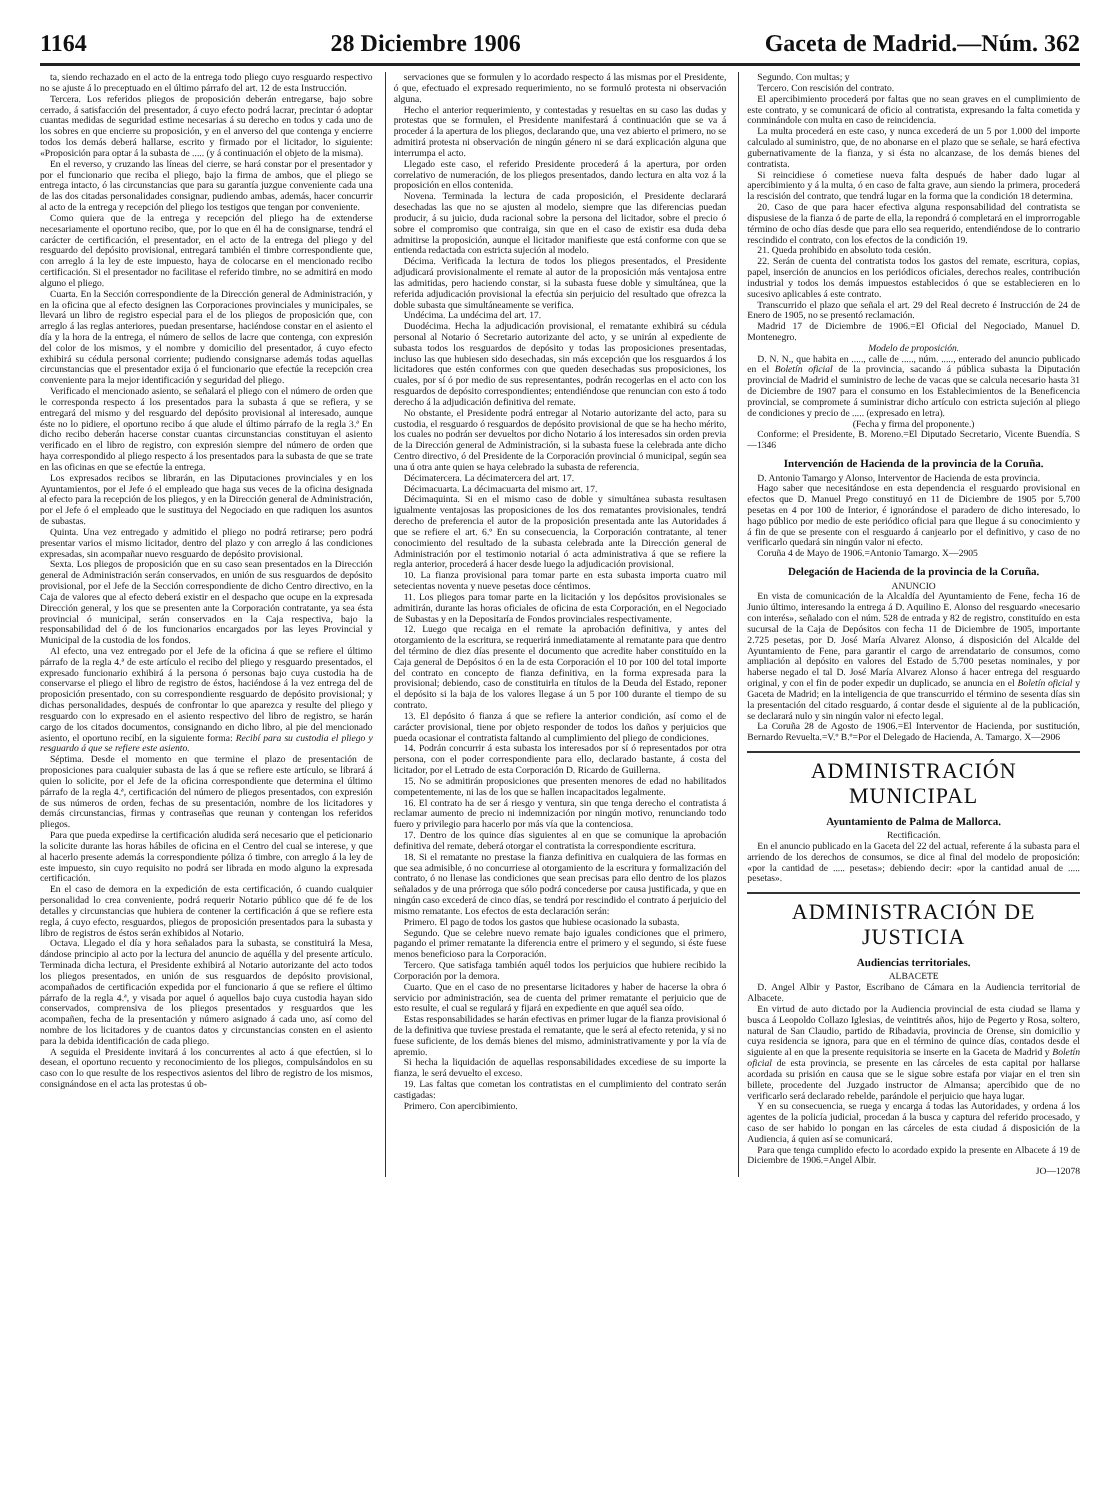1164 28 Diciembre 1906 Gaceta de Madrid.—Núm. 362
ta, siendo rechazado en el acto de la entrega todo pliego cuyo resguardo respectivo no se ajuste á lo preceptuado en el último párrafo del art. 12 de esta Instrucción.
Tercera. Los referidos pliegos de proposición deberán entregarse, bajo sobre cerrado, á satisfacción del presentador, á cuyo efecto podrá lacrar, precintar ó adoptar cuantas medidas de seguridad estime necesarias á su derecho en todos y cada uno de los sobres en que encierre su proposición, y en el anverso del que contenga y encierre todos los demás deberá hallarse, escrito y firmado por el licitador, lo siguiente: «Proposición para optar á la subasta de ..... (y á continuación el objeto de la misma).
En el reverso, y cruzando las líneas del cierre, se hará constar por el presentador y por el funcionario que reciba el pliego, bajo la firma de ambos, que el pliego se entrega intacto, ó las circunstancias que para su garantía juzgue conveniente cada una de las dos citadas personalidades consignar, pudiendo ambas, además, hacer concurrir al acto de la entrega y recepción del pliego los testigos que tengan por conveniente.
Como quiera que de la entrega y recepción del pliego ha de extenderse necesariamente el oportuno recibo, que, por lo que en él ha de consignarse, tendrá el carácter de certificación, el presentador, en el acto de la entrega del pliego y del resguardo del depósito provisional, entregará también el timbre correspondiente que, con arreglo á la ley de este impuesto, haya de colocarse en el mencionado recibo certificación. Si el presentador no facilitase el referido timbre, no se admitirá en modo alguno el pliego.
Cuarta. En la Sección correspondiente de la Dirección general de Administración, y en la oficina que al efecto designen las Corporaciones provinciales y municipales, se llevará un libro de registro especial para el de los pliegos de proposición que, con arreglo á las reglas anteriores, puedan presentarse, haciéndose constar en el asiento el día y la hora de la entrega, el número de sellos de lacre que contenga, con expresión del color de los mismos, y el nombre y domicilio del presentador, á cuyo efecto exhibirá su cédula personal corriente; pudiendo consignarse además todas aquellas circunstancias que el presentador exija ó el funcionario que efectúe la recepción crea conveniente para la mejor identificación y seguridad del pliego.
Verificado el mencionado asiento, se señalará el pliego con el número de orden que le corresponda respecto á los presentados para la subasta á que se refiera, y se entregará del mismo y del resguardo del depósito provisional al interesado, aunque éste no lo pidiere, el oportuno recibo á que alude el último párrafo de la regla 3.ª En dicho recibo deberán hacerse constar cuantas circunstancias constituyan el asiento verificado en el libro de registro, con expresión siempre del número de orden que haya correspondido al pliego respecto á los presentados para la subasta de que se trate en las oficinas en que se efectúe la entrega.
Los expresados recibos se librarán, en las Diputaciones provinciales y en los Ayuntamientos, por el Jefe ó el empleado que haga sus veces de la oficina designada al efecto para la recepción de los pliegos, y en la Dirección general de Administración, por el Jefe ó el empleado que le sustituya del Negociado en que radiquen los asuntos de subastas.
Quinta. Una vez entregado y admitido el pliego no podrá retirarse; pero podrá presentar varios el mismo licitador, dentro del plazo y con arreglo á las condiciones expresadas, sin acompañar nuevo resguardo de depósito provisional.
Sexta. Los pliegos de proposición que en su caso sean presentados en la Dirección general de Administración serán conservados, en unión de sus resguardos de depósito provisional, por el Jefe de la Sección correspondiente de dicho Centro directivo, en la Caja de valores que al efecto deberá existir en el despacho que ocupe en la expresada Dirección general, y los que se presenten ante la Corporación contratante, ya sea ésta provincial ó municipal, serán conservados en la Caja respectiva, bajo la responsabilidad del ó de los funcionarios encargados por las leyes Provincial y Municipal de la custodia de los fondos.
Al efecto, una vez entregado por el Jefe de la oficina á que se refiere el último párrafo de la regla 4.ª de este artículo el recibo del pliego y resguardo presentados, el expresado funcionario exhibirá á la persona ó personas bajo cuya custodia ha de conservarse el pliego el libro de registro de éstos, haciéndose á la vez entrega del de proposición presentado, con su correspondiente resguardo de depósito provisional; y dichas personalidades, después de confrontar lo que aparezca y resulte del pliego y resguardo con lo expresado en el asiento respectivo del libro de registro, se harán cargo de los citados documentos, consignando en dicho libro, al pie del mencionado asiento, el oportuno recibí, en la siguiente forma: Recibí para su custodia el pliego y resguardo á que se refiere este asiento.
Séptima. Desde el momento en que termine el plazo de presentación de proposiciones para cualquier subasta de las á que se refiere este artículo, se librará á quien lo solicite, por el Jefe de la oficina correspondiente que determina el último párrafo de la regla 4.ª, certificación del número de pliegos presentados, con expresión de sus números de orden, fechas de su presentación, nombre de los licitadores y demás circunstancias, firmas y contraseñas que reunan y contengan los referidos pliegos.
Para que pueda expedirse la certificación aludida será necesario que el peticionario la solicite durante las horas hábiles de oficina en el Centro del cual se interese, y que al hacerlo presente además la correspondiente póliza ó timbre, con arreglo á la ley de este impuesto, sin cuyo requisito no podrá ser librada en modo alguno la expresada certificación.
En el caso de demora en la expedición de esta certificación, ó cuando cualquier personalidad lo crea conveniente, podrá requerir Notario público que dé fe de los detalles y circunstancias que hubiera de contener la certificación á que se refiere esta regla, á cuyo efecto, resguardos, pliegos de proposición presentados para la subasta y libro de registros de éstos serán exhibidos al Notario.
Octava. Llegado el día y hora señalados para la subasta, se constituirá la Mesa, dándose principio al acto por la lectura del anuncio de aquélla y del presente artículo. Terminada dicha lectura, el Presidente exhibirá al Notario autorizante del acto todos los pliegos presentados, en unión de sus resguardos de depósito provisional, acompañados de certificación expedida por el funcionario á que se refiere el último párrafo de la regla 4.ª, y visada por aquel ó aquellos bajo cuya custodia hayan sido conservados, comprensiva de los pliegos presentados y resguardos que les acompañen, fecha de la presentación y número asignado á cada uno, así como del nombre de los licitadores y de cuantos datos y circunstancias consten en el asiento para la debida identificación de cada pliego.
A seguida el Presidente invitará á los concurrentes al acto á que efectúen, si lo desean, el oportuno recuento y reconocimiento de los pliegos, compulsándolos en su caso con lo que resulte de los respectivos asientos del libro de registro de los mismos, consignándose en el acta las protestas ú ob-
servaciones que se formulen y lo acordado respecto á las mismas por el Presidente, ó que, efectuado el expresado requerimiento, no se formuló protesta ni observación alguna.
Hecho el anterior requerimiento, y contestadas y resueltas en su caso las dudas y protestas que se formulen, el Presidente manifestará á continuación que se va á proceder á la apertura de los pliegos, declarando que, una vez abierto el primero, no se admitirá protesta ni observación de ningún género ni se dará explicación alguna que interrumpa el acto.
Llegado este caso, el referido Presidente procederá á la apertura, por orden correlativo de numeración, de los pliegos presentados, dando lectura en alta voz á la proposición en ellos contenida.
Novena. Terminada la lectura de cada proposición, el Presidente declarará desechadas las que no se ajusten al modelo, siempre que las diferencias puedan producir, á su juicio, duda racional sobre la persona del licitador, sobre el precio ó sobre el compromiso que contraiga, sin que en el caso de existir esa duda deba admitirse la proposición, aunque el licitador manifieste que está conforme con que se entienda redactada con estricta sujeción al modelo.
Décima. Verificada la lectura de todos los pliegos presentados, el Presidente adjudicará provisionalmente el remate al autor de la proposición más ventajosa entre las admitidas, pero haciendo constar, si la subasta fuese doble y simultánea, que la referida adjudicación provisional la efectúa sin perjuicio del resultado que ofrezca la doble subasta que simultáneamente se verifica.
Undécima. La undécima del art. 17.
Duodécima. Hecha la adjudicación provisional, el rematante exhibirá su cédula personal al Notario ó Secretario autorizante del acto, y se unirán al expediente de subasta todos los resguardos de depósito y todas las proposiciones presentadas, incluso las que hubiesen sido desechadas, sin más excepción que los resguardos á los licitadores que estén conformes con que queden desechadas sus proposiciones, los cuales, por sí ó por medio de sus representantes, podrán recogerlas en el acto con los resguardos de depósito correspondientes; entendiéndose que renuncian con esto á todo derecho á la adjudicación definitiva del remate.
No obstante, el Presidente podrá entregar al Notario autorizante del acto, para su custodia, el resguardo ó resguardos de depósito provisional de que se ha hecho mérito, los cuales no podrán ser devueltos por dicho Notario á los interesados sin orden previa de la Dirección general de Administración, si la subasta fuese la celebrada ante dicho Centro directivo, ó del Presidente de la Corporación provincial ó municipal, según sea una ú otra ante quien se haya celebrado la subasta de referencia.
Décimatercera. La décimatercera del art. 17.
Décimacuarta. La décimacuarta del mismo art. 17.
Décimaquinta. Si en el mismo caso de doble y simultánea subasta resultasen igualmente ventajosas las proposiciones de los dos rematantes provisionales, tendrá derecho de preferencia el autor de la proposición presentada ante las Autoridades á que se refiere el art. 6.º En su consecuencia, la Corporación contratante, al tener conocimiento del resultado de la subasta celebrada ante la Dirección general de Administración por el testimonio notarial ó acta administrativa á que se refiere la regla anterior, procederá á hacer desde luego la adjudicación provisional.
10. La fianza provisional para tomar parte en esta subasta importa cuatro mil setecientas noventa y nueve pesetas doce céntimos.
11. Los pliegos para tomar parte en la licitación y los depósitos provisionales se admitirán, durante las horas oficiales de oficina de esta Corporación, en el Negociado de Subastas y en la Depositaría de Fondos provinciales respectivamente.
12. Luego que recaiga en el remate la aprobación definitiva, y antes del otorgamiento de la escritura, se requerirá inmediatamente al rematante para que dentro del término de diez días presente el documento que acredite haber constituído en la Caja general de Depósitos ó en la de esta Corporación el 10 por 100 del total importe del contrato en concepto de fianza definitiva, en la forma expresada para la provisional; debiendo, caso de constituirla en títulos de la Deuda del Estado, reponer el depósito si la baja de los valores llegase á un 5 por 100 durante el tiempo de su contrato.
13. El depósito ó fianza á que se refiere la anterior condición, así como el de carácter provisional, tiene por objeto responder de todos los daños y perjuicios que pueda ocasionar el contratista faltando al cumplimiento del pliego de condiciones.
14. Podrán concurrir á esta subasta los interesados por sí ó representados por otra persona, con el poder correspondiente para ello, declarado bastante, á costa del licitador, por el Letrado de esta Corporación D. Ricardo de Guillerna.
15. No se admitirán proposiciones que presenten menores de edad no habilitados competentemente, ni las de los que se hallen incapacitados legalmente.
16. El contrato ha de ser á riesgo y ventura, sin que tenga derecho el contratista á reclamar aumento de precio ni indemnización por ningún motivo, renunciando todo fuero y privilegio para hacerlo por más vía que la contenciosa.
17. Dentro de los quince días siguientes al en que se comunique la aprobación definitiva del remate, deberá otorgar el contratista la correspondiente escritura.
18. Si el rematante no prestase la fianza definitiva en cualquiera de las formas en que sea admisible, ó no concurriese al otorgamiento de la escritura y formalización del contrato, ó no llenase las condiciones que sean precisas para ello dentro de los plazos señalados y de una prórroga que sólo podrá concederse por causa justificada, y que en ningún caso excederá de cinco días, se tendrá por rescindido el contrato á perjuicio del mismo rematante. Los efectos de esta declaración serán:
Primero. El pago de todos los gastos que hubiese ocasionado la subasta.
Segundo. Que se celebre nuevo remate bajo iguales condiciones que el primero, pagando el primer rematante la diferencia entre el primero y el segundo, si éste fuese menos beneficioso para la Corporación.
Tercero. Que satisfaga también aquél todos los perjuicios que hubiere recibido la Corporación por la demora.
Cuarto. Que en el caso de no presentarse licitadores y haber de hacerse la obra ó servicio por administración, sea de cuenta del primer rematante el perjuicio que de esto resulte, el cual se regulará y fijará en expediente en que aquél sea oído.
Estas responsabilidades se harán efectivas en primer lugar de la fianza provisional ó de la definitiva que tuviese prestada el rematante, que le será al efecto retenida, y si no fuese suficiente, de los demás bienes del mismo, administrativamente y por la vía de apremio.
Si hecha la liquidación de aquellas responsabilidades excediese de su importe la fianza, le será devuelto el exceso.
19. Las faltas que cometan los contratistas en el cumplimiento del contrato serán castigadas:
Primero. Con apercibimiento.
Segundo. Con multas; y
Tercero. Con rescisión del contrato.
El apercibimiento procederá por faltas que no sean graves en el cumplimiento de este contrato, y se comunicará de oficio al contratista, expresando la falta cometida y conminándole con multa en caso de reincidencia.
La multa procederá en este caso, y nunca excederá de un 5 por 1.000 del importe calculado al suministro, que, de no abonarse en el plazo que se señale, se hará efectiva gubernativamente de la fianza, y si ésta no alcanzase, de los demás bienes del contratista.
Si reincidiese ó cometiese nueva falta después de haber dado lugar al apercibimiento y á la multa, ó en caso de falta grave, aun siendo la primera, procederá la rescisión del contrato, que tendrá lugar en la forma que la condición 18 determina.
20. Caso de que para hacer efectiva alguna responsabilidad del contratista se dispusiese de la fianza ó de parte de ella, la repondrá ó completará en el improrrogable término de ocho días desde que para ello sea requerido, entendiéndose de lo contrario rescindido el contrato, con los efectos de la condición 19.
21. Queda prohibido en absoluto toda cesión.
22. Serán de cuenta del contratista todos los gastos del remate, escritura, copias, papel, inserción de anuncios en los periódicos oficiales, derechos reales, contribución industrial y todos los demás impuestos establecidos ó que se establecieren en lo sucesivo aplicables á este contrato.
Transcurrido el plazo que señala el art. 29 del Real decreto é Instrucción de 24 de Enero de 1905, no se presentó reclamación.
Madrid 17 de Diciembre de 1906.=El Oficial del Negociado, Manuel D. Montenegro.
Modelo de proposición.
D. N. N., que habita en ....., calle de ....., núm. ....., enterado del anuncio publicado en el Boletín oficial de la provincia, sacando á pública subasta la Diputación provincial de Madrid el suministro de leche de vacas que se calcula necesario hasta 31 de Diciembre de 1907 para el consumo en los Establecimientos de la Beneficencia provincial, se compromete á suministrar dicho artículo con estricta sujeción al pliego de condiciones y precio de ..... (expresado en letra).
(Fecha y firma del proponente.)
Conforme: el Presidente, B. Moreno.=El Diputado Secretario, Vicente Buendía. S—1346
Intervención de Hacienda de la provincia de la Coruña.
D. Antonio Tamargo y Alonso, Interventor de Hacienda de esta provincia.
Hago saber que necesitándose en esta dependencia el resguardo provisional en efectos que D. Manuel Prego constituyó en 11 de Diciembre de 1905 por 5.700 pesetas en 4 por 100 de Interior, é ignorándose el paradero de dicho interesado, lo hago público por medio de este periódico oficial para que llegue á su conocimiento y á fin de que se presente con el resguardo á canjearlo por el definitivo, y caso de no verificarlo quedará sin ningún valor ni efecto.
Coruña 4 de Mayo de 1906.=Antonio Tamargo. X—2905
Delegación de Hacienda de la provincia de la Coruña.
ANUNCIO
En vista de comunicación de la Alcaldía del Ayuntamiento de Fene, fecha 16 de Junio último, interesando la entrega á D. Aquilino E. Alonso del resguardo «necesario con interés», señalado con el núm. 528 de entrada y 82 de registro, constituído en esta sucursal de la Caja de Depósitos con fecha 11 de Diciembre de 1905, importante 2.725 pesetas, por D. José María Alvarez Alonso, á disposición del Alcalde del Ayuntamiento de Fene, para garantir el cargo de arrendatario de consumos, como ampliación al depósito en valores del Estado de 5.700 pesetas nominales, y por haberse negado el tal D. José María Alvarez Alonso á hacer entrega del resguardo original, y con el fin de poder expedir un duplicado, se anuncia en el Boletín oficial y Gaceta de Madrid; en la inteligencia de que transcurrido el término de sesenta días sin la presentación del citado resguardo, á contar desde el siguiente al de la publicación, se declarará nulo y sin ningún valor ni efecto legal.
La Coruña 28 de Agosto de 1906.=El Interventor de Hacienda, por sustitución, Bernardo Revuelta.=V.º B.º=Por el Delegado de Hacienda, A. Tamargo. X—2906
ADMINISTRACIÓN MUNICIPAL
Ayuntamiento de Palma de Mallorca.
Rectificación.
En el anuncio publicado en la Gaceta del 22 del actual, referente á la subasta para el arriendo de los derechos de consumos, se dice al final del modelo de proposición: «por la cantidad de ..... pesetas»; debiendo decir: «por la cantidad anual de ..... pesetas».
ADMINISTRACIÓN DE JUSTICIA
Audiencias territoriales.
ALBACETE
D. Angel Albir y Pastor, Escribano de Cámara en la Audiencia territorial de Albacete.
En virtud de auto dictado por la Audiencia provincial de esta ciudad se llama y busca á Leopoldo Collazo Iglesias, de veintitrés años, hijo de Pegerto y Rosa, soltero, natural de San Claudio, partido de Ribadavia, provincia de Orense, sin domicilio y cuya residencia se ignora, para que en el término de quince días, contados desde el siguiente al en que la presente requisitoria se inserte en la Gaceta de Madrid y Boletín oficial de esta provincia, se presente en las cárceles de esta capital por hallarse acordada su prisión en causa que se le sigue sobre estafa por viajar en el tren sin billete, procedente del Juzgado instructor de Almansa; apercibido que de no verificarlo será declarado rebelde, parándole el perjuicio que haya lugar.
Y en su consecuencia, se ruega y encarga á todas las Autoridades, y ordena á los agentes de la policía judicial, procedan á la busca y captura del referido procesado, y caso de ser habido lo pongan en las cárceles de esta ciudad á disposición de la Audiencia, á quien así se comunicará.
Para que tenga cumplido efecto lo acordado expido la presente en Albacete á 19 de Diciembre de 1906.=Angel Albir.
JO—12078